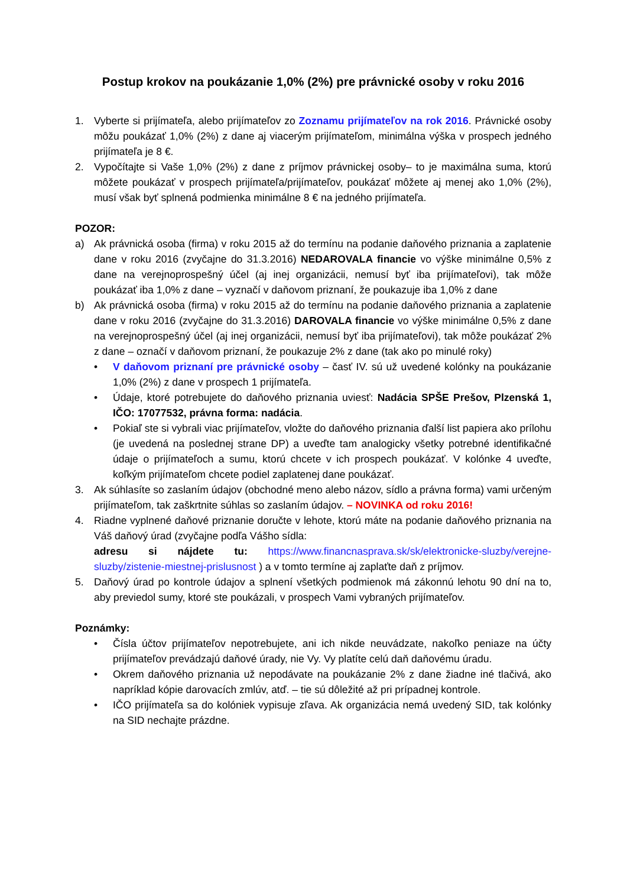Postup krokov na poukázanie 1,0% (2%) pre právnické osoby v roku 2016
1. Vyberte si prijímateľa, alebo prijímateľov zo Zoznamu prijímateľov na rok 2016. Právnické osoby môžu poukázať 1,0% (2%) z dane aj viacerým prijímateľom, minimálna výška v prospech jedného prijímateľa je 8 €.
2. Vypočítajte si Vaše 1,0% (2%) z dane z príjmov právnickej osoby– to je maximálna suma, ktorú môžete poukázať v prospech prijímateľa/prijímateľov, poukázať môžete aj menej ako 1,0% (2%), musí však byť splnená podmienka minimálne 8 € na jedného prijímateľa.
POZOR:
a) Ak právnická osoba (firma) v roku 2015 až do termínu na podanie daňového priznania a zaplatenie dane v roku 2016 (zvyčajne do 31.3.2016) NEDAROVALA financie vo výške minimálne 0,5% z dane na verejnoprospešný účel (aj inej organizácii, nemusí byť iba prijímateľovi), tak môže poukázať iba 1,0% z dane – vyznačí v daňovom priznaní, že poukazuje iba 1,0% z dane
b) Ak právnická osoba (firma) v roku 2015 až do termínu na podanie daňového priznania a zaplatenie dane v roku 2016 (zvyčajne do 31.3.2016) DAROVALA financie vo výške minimálne 0,5% z dane na verejnoprospešný účel (aj inej organizácii, nemusí byť iba prijímateľovi), tak môže poukázať 2% z dane – označí v daňovom priznaní, že poukazuje 2% z dane (tak ako po minulé roky)
• V daňovom priznaní pre právnické osoby – časť IV. sú už uvedené kolónky na poukázanie 1,0% (2%) z dane v prospech 1 prijímateľa.
• Údaje, ktoré potrebujete do daňového priznania uviesť: Nadácia SPŠE Prešov, Plzenská 1, IČO: 17077532, právna forma: nadácia.
• Pokiaľ ste si vybrali viac prijímateľov, vložte do daňového priznania ďalší list papiera ako prílohu (je uvedená na poslednej strane DP) a uveďte tam analogicky všetky potrebné identifikačné údaje o prijímateľoch a sumu, ktorú chcete v ich prospech poukázať. V kolónke 4 uveďte, koľkým prijímateľom chcete podiel zaplatenej dane poukázať.
3. Ak súhlasíte so zaslaním údajov (obchodné meno alebo názov, sídlo a právna forma) vami určeným prijímateľom, tak zaškrtnite súhlas so zaslaním údajov. – NOVINKA od roku 2016!
4. Riadne vyplnené daňové priznanie doručte v lehote, ktorú máte na podanie daňového priznania na Váš daňový úrad (zvyčajne podľa Vášho sídla:
adresu si nájdete tu: https://www.financnasprava.sk/sk/elektronicke-sluzby/verejne-sluzby/zistenie-miestnej-prislusnost ) a v tomto termíne aj zaplaťte daň z príjmov.
5. Daňový úrad po kontrole údajov a splnení všetkých podmienok má zákonnú lehotu 90 dní na to, aby previedol sumy, ktoré ste poukázali, v prospech Vami vybraných prijímateľov.
Poznámky:
• Čísla účtov prijímateľov nepotrebujete, ani ich nikde neuvádzate, nakoľko peniaze na účty prijímateľov prevádzajú daňové úrady, nie Vy. Vy platíte celú daň daňovému úradu.
• Okrem daňového priznania už nepodávate na poukázanie 2% z dane žiadne iné tlačivá, ako napríklad kópie darovacích zmlúv, atď. – tie sú dôležité až pri prípadnej kontrole.
• IČO prijímateľa sa do kolóniek vypisuje zľava. Ak organizácia nemá uvedený SID, tak kolónky na SID nechajte prázdne.